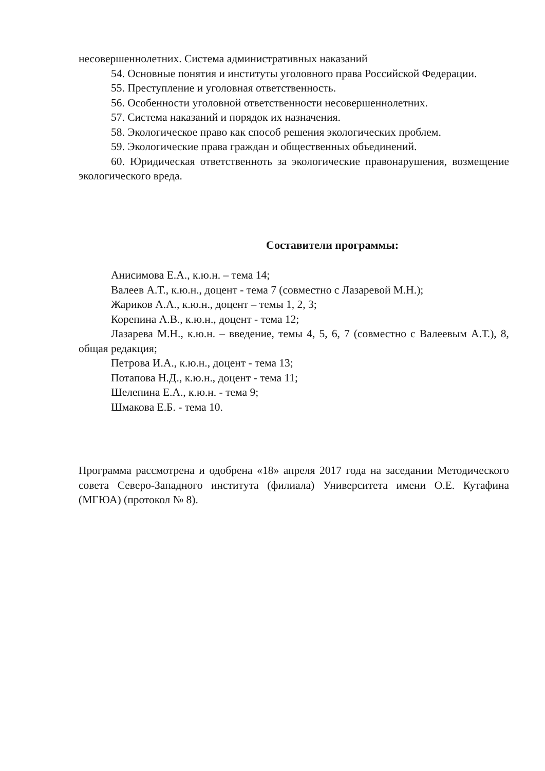несовершеннолетних. Система административных наказаний
54. Основные понятия и институты уголовного права Российской Федерации.
55. Преступление и уголовная ответственность.
56. Особенности уголовной ответственности несовершеннолетних.
57. Система наказаний и порядок их назначения.
58. Экологическое право как способ решения экологических проблем.
59. Экологические права граждан и общественных объединений.
60. Юридическая ответственноть за экологические правонарушения, возмещение экологического вреда.
Составители программы:
Анисимова Е.А., к.ю.н. – тема 14;
Валеев А.Т., к.ю.н., доцент - тема 7 (совместно с Лазаревой М.Н.);
Жариков А.А., к.ю.н., доцент – темы 1, 2, 3;
Корепина А.В., к.ю.н., доцент - тема 12;
Лазарева М.Н., к.ю.н. – введение, темы 4, 5, 6, 7 (совместно с Валеевым А.Т.), 8, общая редакция;
Петрова И.А., к.ю.н., доцент - тема 13;
Потапова Н.Д., к.ю.н., доцент - тема 11;
Шелепина Е.А., к.ю.н. - тема 9;
Шмакова Е.Б. - тема 10.
Программа рассмотрена и одобрена «18» апреля 2017 года на заседании Методического совета Северо-Западного института (филиала) Университета имени О.Е. Кутафина (МГЮА) (протокол № 8).